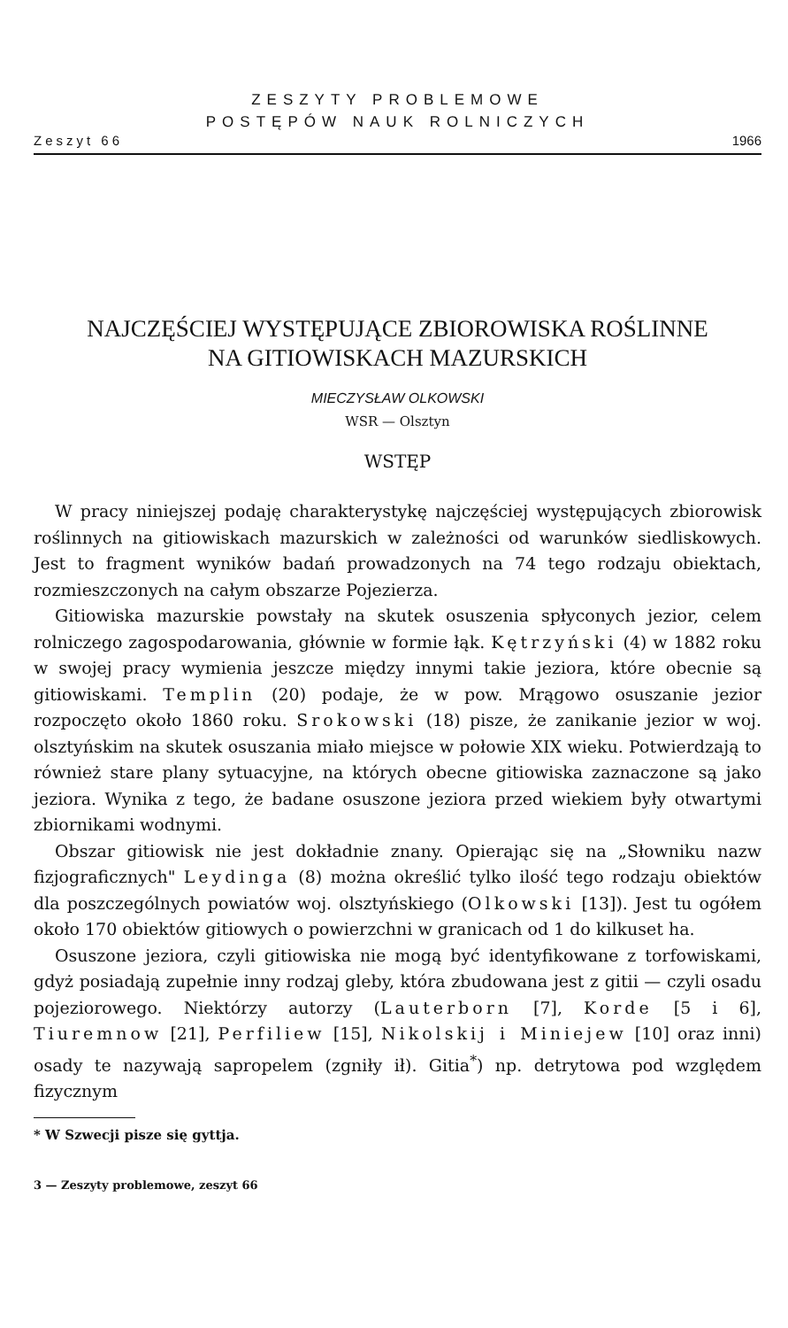ZESZYTY PROBLEMOWE
POSTĘPÓW NAUK ROLNICZYCH
Zeszyt 66 1966
NAJCZĘŚCIEJ WYSTĘPUJĄCE ZBIOROWISKA ROŚLINNE
NA GITIOWISKACH MAZURSKICH
MIECZYSŁAW OLKOWSKI
WSR — Olsztyn
WSTĘP
W pracy niniejszej podaję charakterystykę najczęściej występujących zbiorowisk roślinnych na gitiowiskach mazurskich w zależności od warunków siedliskowych. Jest to fragment wyników badań prowadzonych na 74 tego rodzaju obiektach, rozmieszczonych na całym obszarze Pojezierza.
Gitiowiska mazurskie powstały na skutek osuszenia spłyconych jezior, celem rolniczego zagospodarowania, głównie w formie łąk. Kętrzyński (4) w 1882 roku w swojej pracy wymienia jeszcze między innymi takie jeziora, które obecnie są gitiowiskami. Templin (20) podaje, że w pow. Mrągowo osuszanie jezior rozpoczęto około 1860 roku. Srokowski (18) pisze, że zanikanie jezior w woj. olsztyńskim na skutek osuszania miało miejsce w połowie XIX wieku. Potwierdzają to również stare plany sytuacyjne, na których obecne gitiowiska zaznaczone są jako jeziora. Wynika z tego, że badane osuszone jeziora przed wiekiem były otwartymi zbiornikami wodnymi.
Obszar gitiowisk nie jest dokładnie znany. Opierając się na „Słowniku nazw fizjograficznych" Leydinga (8) można określić tylko ilość tego rodzaju obiektów dla poszczególnych powiatów woj. olsztyńskiego (Olkowski [13]). Jest tu ogółem około 170 obiektów gitiowych o powierzchni w granicach od 1 do kilkuset ha.
Osuszone jeziora, czyli gitiowiska nie mogą być identyfikowane z torfowiskami, gdyż posiadają zupełnie inny rodzaj gleby, która zbudowana jest z gitii — czyli osadu pojeziorowego. Niektórzy autorzy (Lauterborn [7], Korde [5 i 6], Tiuremnow [21], Perfiliew [15], Nikolskij i Miniejew [10] oraz inni) osady te nazywają sapropelem (zgniły ił). Gitia<sup>*</sup>) np. detrytowa pod względem fizycznym
* W Szwecji pisze się gyttja.
3 — Zeszyty problemowe, zeszyt 66